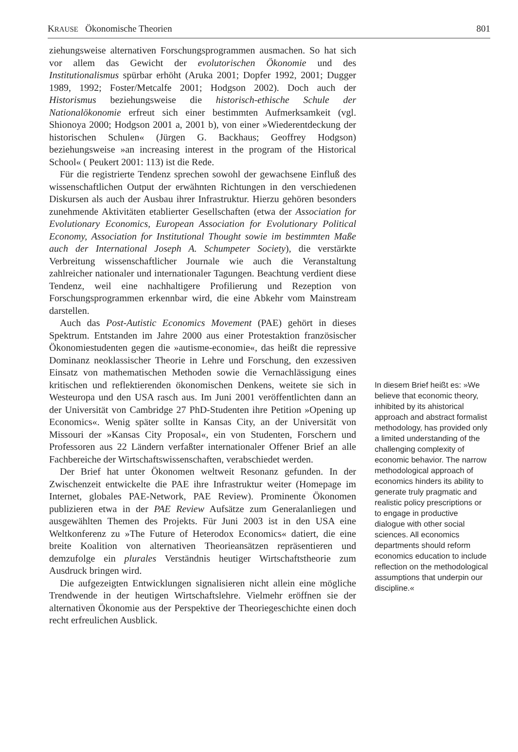KRAUSE Ökonomische Theorien 801
ziehungsweise alternativen Forschungsprogrammen ausmachen. So hat sich vor allem das Gewicht der evolutorischen Ökonomie und des Institutionalismus spürbar erhöht (Aruka 2001; Dopfer 1992, 2001; Dugger 1989, 1992; Foster/Metcalfe 2001; Hodgson 2002). Doch auch der Historismus beziehungsweise die historisch-ethische Schule der Nationalökonomie erfreut sich einer bestimmten Aufmerksamkeit (vgl. Shionoya 2000; Hodgson 2001 a, 2001 b), von einer »Wiederentdeckung der historischen Schulen« (Jürgen G. Backhaus; Geoffrey Hodgson) beziehungsweise »an increasing interest in the program of the Historical School« ( Peukert 2001: 113) ist die Rede.
Für die registrierte Tendenz sprechen sowohl der gewachsene Einfluß des wissenschaftlichen Output der erwähnten Richtungen in den verschiedenen Diskursen als auch der Ausbau ihrer Infrastruktur. Hierzu gehören besonders zunehmende Aktivitäten etablierter Gesellschaften (etwa der Association for Evolutionary Economics, European Association for Evolutionary Political Economy, Association for Institutional Thought sowie im bestimmten Maße auch der International Joseph A. Schumpeter Society), die verstärkte Verbreitung wissenschaftlicher Journale wie auch die Veranstaltung zahlreicher nationaler und internationaler Tagungen. Beachtung verdient diese Tendenz, weil eine nachhaltigere Profilierung und Rezeption von Forschungsprogrammen erkennbar wird, die eine Abkehr vom Mainstream darstellen.
Auch das Post-Autistic Economics Movement (PAE) gehört in dieses Spektrum. Entstanden im Jahre 2000 aus einer Protestaktion französischer Ökonomiestudenten gegen die »autisme-economie«, das heißt die repressive Dominanz neoklassischer Theorie in Lehre und Forschung, den exzessiven Einsatz von mathematischen Methoden sowie die Vernachlässigung eines kritischen und reflektierenden ökonomischen Denkens, weitete sie sich in Westeuropa und den USA rasch aus. Im Juni 2001 veröffentlichten dann an der Universität von Cambridge 27 PhD-Studenten ihre Petition »Opening up Economics«. Wenig später sollte in Kansas City, an der Universität von Missouri der »Kansas City Proposal«, ein von Studenten, Forschern und Professoren aus 22 Ländern verfaßter internationaler Offener Brief an alle Fachbereiche der Wirtschaftswissenschaften, verabschiedet werden.
Der Brief hat unter Ökonomen weltweit Resonanz gefunden. In der Zwischenzeit entwickelte die PAE ihre Infrastruktur weiter (Homepage im Internet, globales PAE-Network, PAE Review). Prominente Ökonomen publizieren etwa in der PAE Review Aufsätze zum Generalanliegen und ausgewählten Themen des Projekts. Für Juni 2003 ist in den USA eine Weltkonferenz zu »The Future of Heterodox Economics« datiert, die eine breite Koalition von alternativen Theorieansätzen repräsentieren und demzufolge ein plurales Verständnis heutiger Wirtschaftstheorie zum Ausdruck bringen wird.
Die aufgezeigten Entwicklungen signalisieren nicht allein eine mögliche Trendwende in der heutigen Wirtschaftslehre. Vielmehr eröffnen sie der alternativen Ökonomie aus der Perspektive der Theoriegeschichte einen doch recht erfreulichen Ausblick.
In diesem Brief heißt es: »We believe that economic theory, inhibited by its ahistorical approach and abstract formalist methodology, has provided only a limited understanding of the challenging complexity of economic behavior. The narrow methodological approach of economics hinders its ability to generate truly pragmatic and realistic policy prescriptions or to engage in productive dialogue with other social sciences. All economics departments should reform economics education to include reflection on the methodological assumptions that underpin our discipline.«